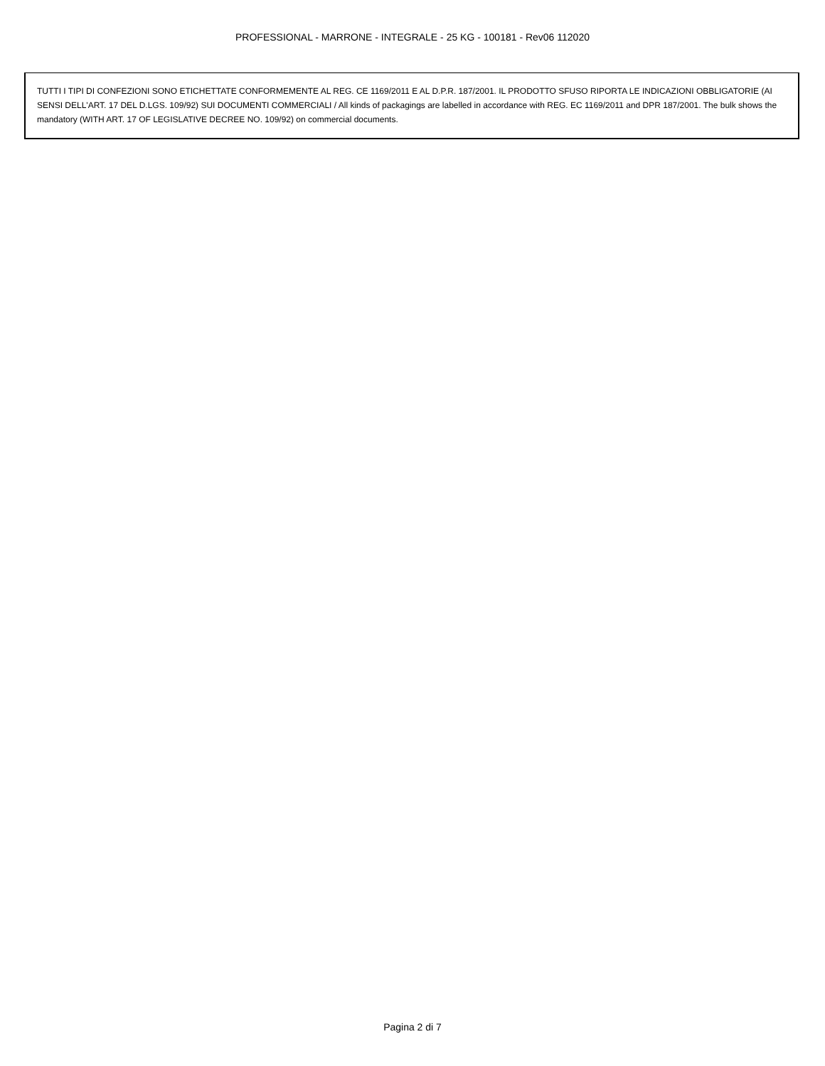PROFESSIONAL - MARRONE - INTEGRALE - 25 KG - 100181 - Rev06 112020
TUTTI I TIPI DI CONFEZIONI SONO ETICHETTATE CONFORMEMENTE AL REG. CE 1169/2011 E AL D.P.R. 187/2001. IL PRODOTTO SFUSO RIPORTA LE INDICAZIONI OBBLIGATORIE (AI SENSI DELL'ART. 17 DEL D.LGS. 109/92) SUI DOCUMENTI COMMERCIALI / All kinds of packagings are labelled in accordance with REG. EC 1169/2011 and DPR 187/2001. The bulk shows the mandatory (WITH ART. 17 OF LEGISLATIVE DECREE NO. 109/92) on commercial documents.
Pagina 2 di 7